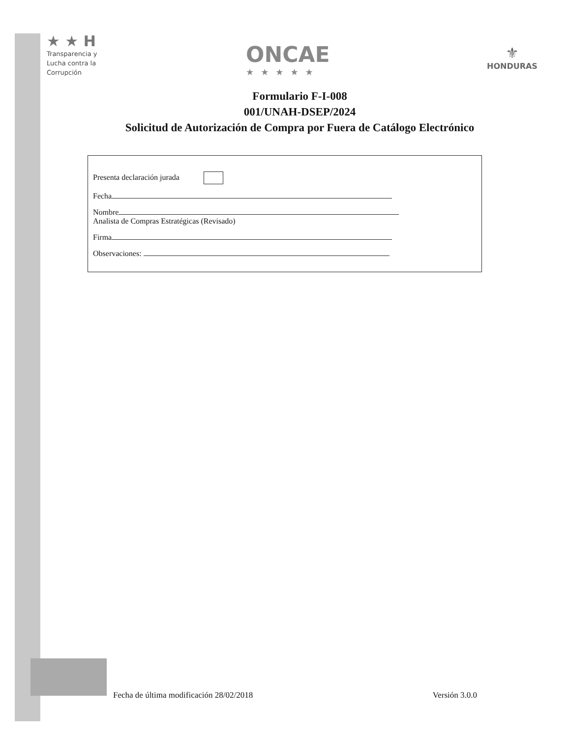★ ★ H
Transparencia y
Lucha contra la
Corrupción
ONCAE
★★★★★
⚜
HONDURAS
Formulario F-I-008
001/UNAH-DSEP/2024
Solicitud de Autorización de Compra por Fuera de Catálogo Electrónico
Presenta declaración jurada
Fecha
Nombre
Analista de Compras Estratégicas (Revisado)
Firma
Observaciones:
Fecha de última modificación 28/02/2018 Versión 3.0.0